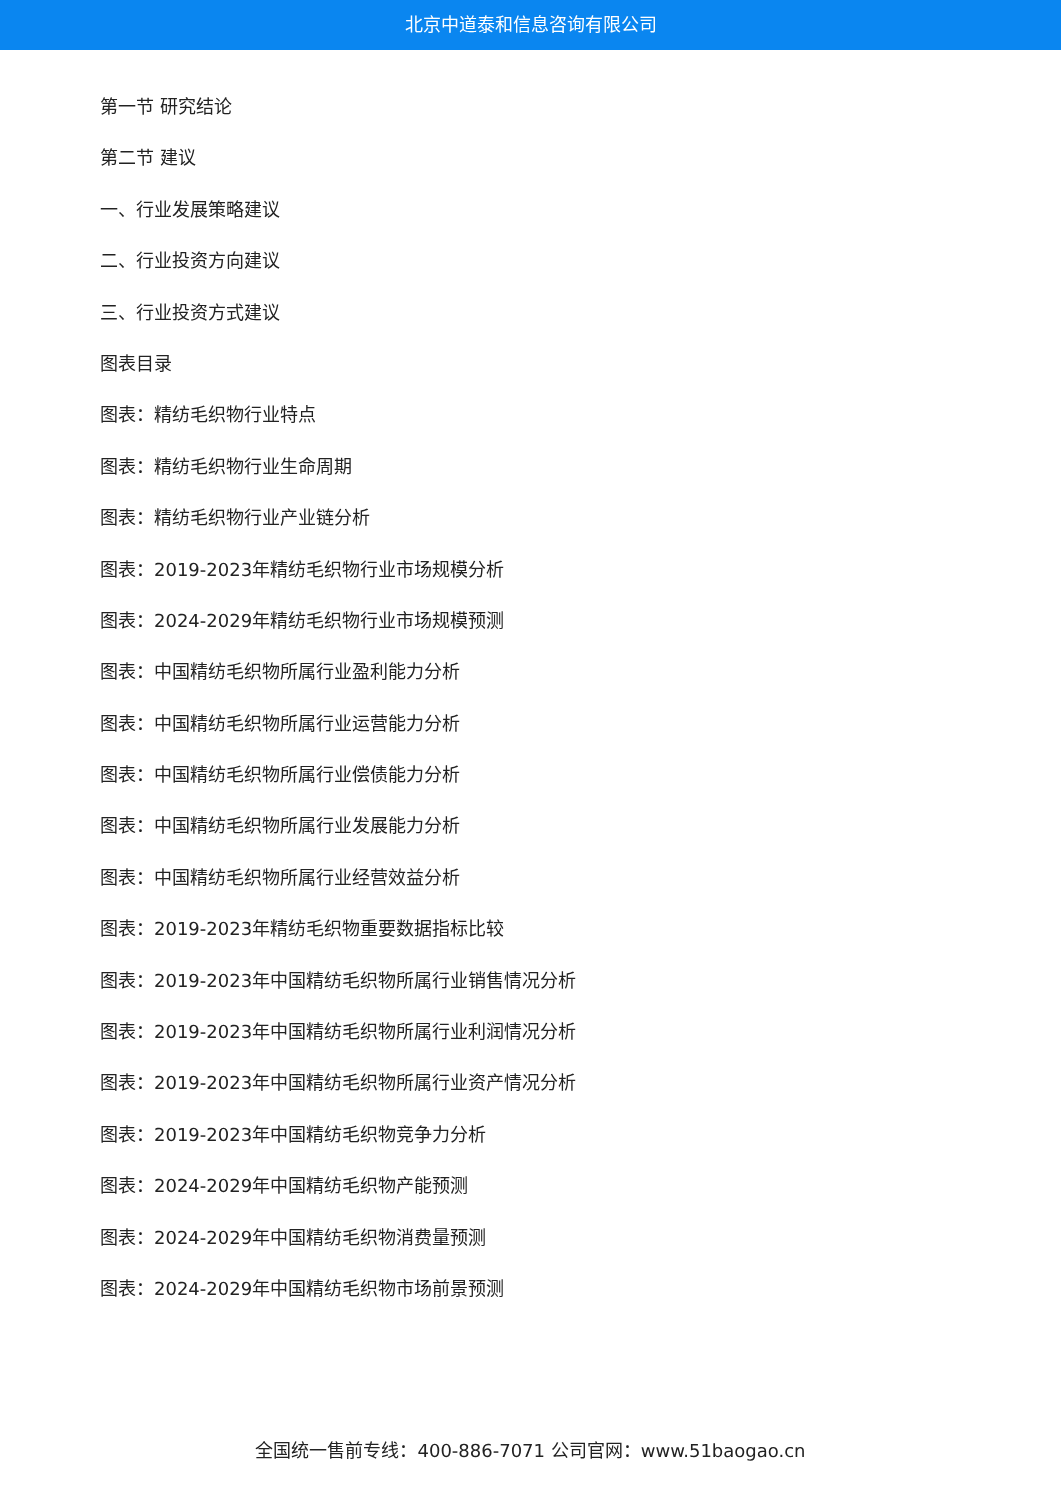北京中道泰和信息咨询有限公司
第一节 研究结论
第二节 建议
一、行业发展策略建议
二、行业投资方向建议
三、行业投资方式建议
图表目录
图表：精纺毛织物行业特点
图表：精纺毛织物行业生命周期
图表：精纺毛织物行业产业链分析
图表：2019-2023年精纺毛织物行业市场规模分析
图表：2024-2029年精纺毛织物行业市场规模预测
图表：中国精纺毛织物所属行业盈利能力分析
图表：中国精纺毛织物所属行业运营能力分析
图表：中国精纺毛织物所属行业偿债能力分析
图表：中国精纺毛织物所属行业发展能力分析
图表：中国精纺毛织物所属行业经营效益分析
图表：2019-2023年精纺毛织物重要数据指标比较
图表：2019-2023年中国精纺毛织物所属行业销售情况分析
图表：2019-2023年中国精纺毛织物所属行业利润情况分析
图表：2019-2023年中国精纺毛织物所属行业资产情况分析
图表：2019-2023年中国精纺毛织物竞争力分析
图表：2024-2029年中国精纺毛织物产能预测
图表：2024-2029年中国精纺毛织物消费量预测
图表：2024-2029年中国精纺毛织物市场前景预测
全国统一售前专线：400-886-7071 公司官网：www.51baogao.cn